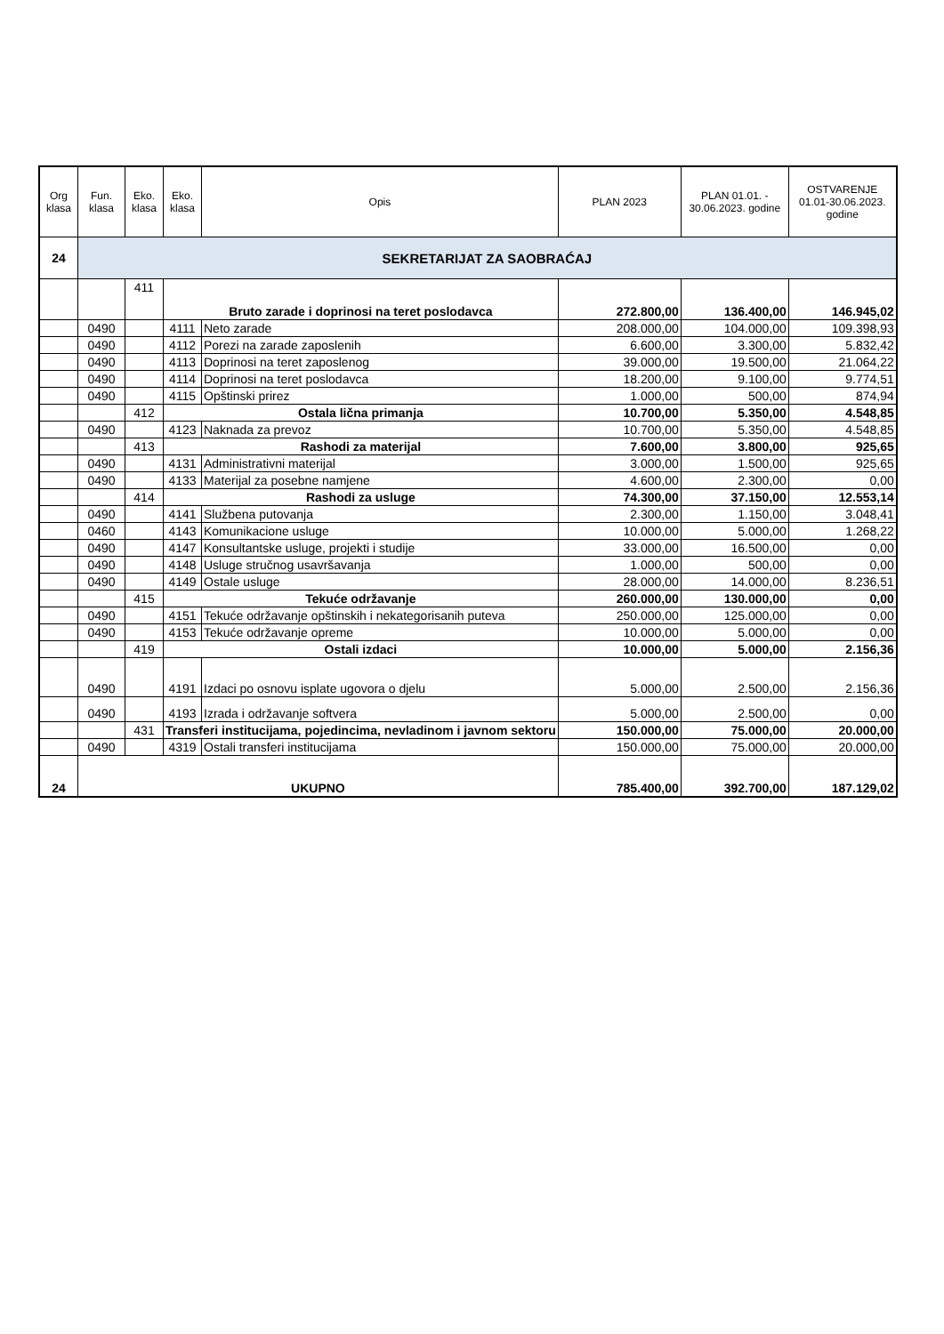| Org klasa | Fun. klasa | Eko. klasa | Eko. klasa | Opis | PLAN 2023 | PLAN 01.01. - 30.06.2023. godine | OSTVARENJE 01.01-30.06.2023. godine |
| --- | --- | --- | --- | --- | --- | --- | --- |
| 24 | SEKRETARIJAT ZA SAOBRAĆAJ | | | | | | |
| | | 411 | Bruto zarade i doprinosi na teret poslodavca | | 272.800,00 | 136.400,00 | 146.945,02 |
| | 0490 | | 4111 | Neto zarade | 208.000,00 | 104.000,00 | 109.398,93 |
| | 0490 | | 4112 | Porezi na zarade zaposlenih | 6.600,00 | 3.300,00 | 5.832,42 |
| | 0490 | | 4113 | Doprinosi na teret zaposlenog | 39.000,00 | 19.500,00 | 21.064,22 |
| | 0490 | | 4114 | Doprinosi na teret poslodavca | 18.200,00 | 9.100,00 | 9.774,51 |
| | 0490 | | 4115 | Opštinski prirez | 1.000,00 | 500,00 | 874,94 |
| | | 412 | Ostala lična primanja | | 10.700,00 | 5.350,00 | 4.548,85 |
| | 0490 | | 4123 | Naknada za prevoz | 10.700,00 | 5.350,00 | 4.548,85 |
| | | 413 | Rashodi za materijal | | 7.600,00 | 3.800,00 | 925,65 |
| | 0490 | | 4131 | Administrativni materijal | 3.000,00 | 1.500,00 | 925,65 |
| | 0490 | | 4133 | Materijal za posebne namjene | 4.600,00 | 2.300,00 | 0,00 |
| | | 414 | Rashodi za usluge | | 74.300,00 | 37.150,00 | 12.553,14 |
| | 0490 | | 4141 | Službena putovanja | 2.300,00 | 1.150,00 | 3.048,41 |
| | 0460 | | 4143 | Komunikacione usluge | 10.000,00 | 5.000,00 | 1.268,22 |
| | 0490 | | 4147 | Konsultantske usluge, projekti i studije | 33.000,00 | 16.500,00 | 0,00 |
| | 0490 | | 4148 | Usluge stručnog usavršavanja | 1.000,00 | 500,00 | 0,00 |
| | 0490 | | 4149 | Ostale usluge | 28.000,00 | 14.000,00 | 8.236,51 |
| | | 415 | Tekuće održavanje | | 260.000,00 | 130.000,00 | 0,00 |
| | 0490 | | 4151 | Tekuće održavanje opštinskih i nekategorisanih puteva | 250.000,00 | 125.000,00 | 0,00 |
| | 0490 | | 4153 | Tekuće održavanje opreme | 10.000,00 | 5.000,00 | 0,00 |
| | | 419 | Ostali izdaci | | 10.000,00 | 5.000,00 | 2.156,36 |
| | 0490 | | 4191 | Izdaci po osnovu isplate ugovora o djelu | 5.000,00 | 2.500,00 | 2.156,36 |
| | 0490 | | 4193 | Izrada i održavanje softvera | 5.000,00 | 2.500,00 | 0,00 |
| | | 431 | Transferi institucijama, pojedincima, nevladinom i javnom sektoru | | 150.000,00 | 75.000,00 | 20.000,00 |
| | 0490 | | 4319 | Ostali transferi institucijama | 150.000,00 | 75.000,00 | 20.000,00 |
| 24 | UKUPNO | | | | 785.400,00 | 392.700,00 | 187.129,02 |